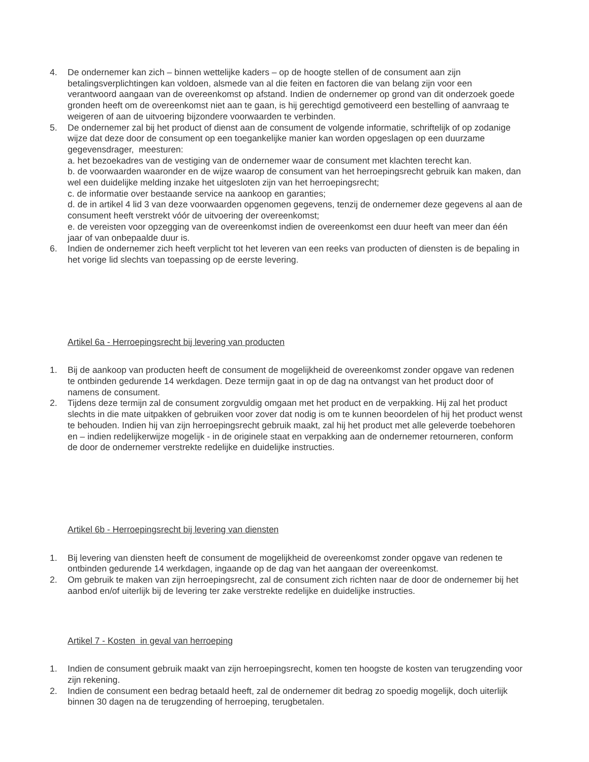4. De ondernemer kan zich – binnen wettelijke kaders – op de hoogte stellen of de consument aan zijn betalingsverplichtingen kan voldoen, alsmede van al die feiten en factoren die van belang zijn voor een verantwoord aangaan van de overeenkomst op afstand. Indien de ondernemer op grond van dit onderzoek goede gronden heeft om de overeenkomst niet aan te gaan, is hij gerechtigd gemotiveerd een bestelling of aanvraag te weigeren of aan de uitvoering bijzondere voorwaarden te verbinden.
5. De ondernemer zal bij het product of dienst aan de consument de volgende informatie, schriftelijk of op zodanige wijze dat deze door de consument op een toegankelijke manier kan worden opgeslagen op een duurzame gegevensdrager, meesturen:
a. het bezoekadres van de vestiging van de ondernemer waar de consument met klachten terecht kan.
b. de voorwaarden waaronder en de wijze waarop de consument van het herroepingsrecht gebruik kan maken, dan wel een duidelijke melding inzake het uitgesloten zijn van het herroepingsrecht;
c. de informatie over bestaande service na aankoop en garanties;
d. de in artikel 4 lid 3 van deze voorwaarden opgenomen gegevens, tenzij de ondernemer deze gegevens al aan de consument heeft verstrekt vóór de uitvoering der overeenkomst;
e. de vereisten voor opzegging van de overeenkomst indien de overeenkomst een duur heeft van meer dan één jaar of van onbepaalde duur is.
6. Indien de ondernemer zich heeft verplicht tot het leveren van een reeks van producten of diensten is de bepaling in het vorige lid slechts van toepassing op de eerste levering.
Artikel 6a - Herroepingsrecht bij levering van producten
1. Bij de aankoop van producten heeft de consument de mogelijkheid de overeenkomst zonder opgave van redenen te ontbinden gedurende 14 werkdagen. Deze termijn gaat in op de dag na ontvangst van het product door of namens de consument.
2. Tijdens deze termijn zal de consument zorgvuldig omgaan met het product en de verpakking. Hij zal het product slechts in die mate uitpakken of gebruiken voor zover dat nodig is om te kunnen beoordelen of hij het product wenst te behouden. Indien hij van zijn herroepingsrecht gebruik maakt, zal hij het product met alle geleverde toebehoren en – indien redelijkerwijze mogelijk - in de originele staat en verpakking aan de ondernemer retourneren, conform de door de ondernemer verstrekte redelijke en duidelijke instructies.
Artikel 6b - Herroepingsrecht bij levering van diensten
1. Bij levering van diensten heeft de consument de mogelijkheid de overeenkomst zonder opgave van redenen te ontbinden gedurende 14 werkdagen, ingaande op de dag van het aangaan der overeenkomst.
2. Om gebruik te maken van zijn herroepingsrecht, zal de consument zich richten naar de door de ondernemer bij het aanbod en/of uiterlijk bij de levering ter zake verstrekte redelijke en duidelijke instructies.
Artikel 7 - Kosten in geval van herroeping
1. Indien de consument gebruik maakt van zijn herroepingsrecht, komen ten hoogste de kosten van terugzending voor zijn rekening.
2. Indien de consument een bedrag betaald heeft, zal de ondernemer dit bedrag zo spoedig mogelijk, doch uiterlijk binnen 30 dagen na de terugzending of herroeping, terugbetalen.